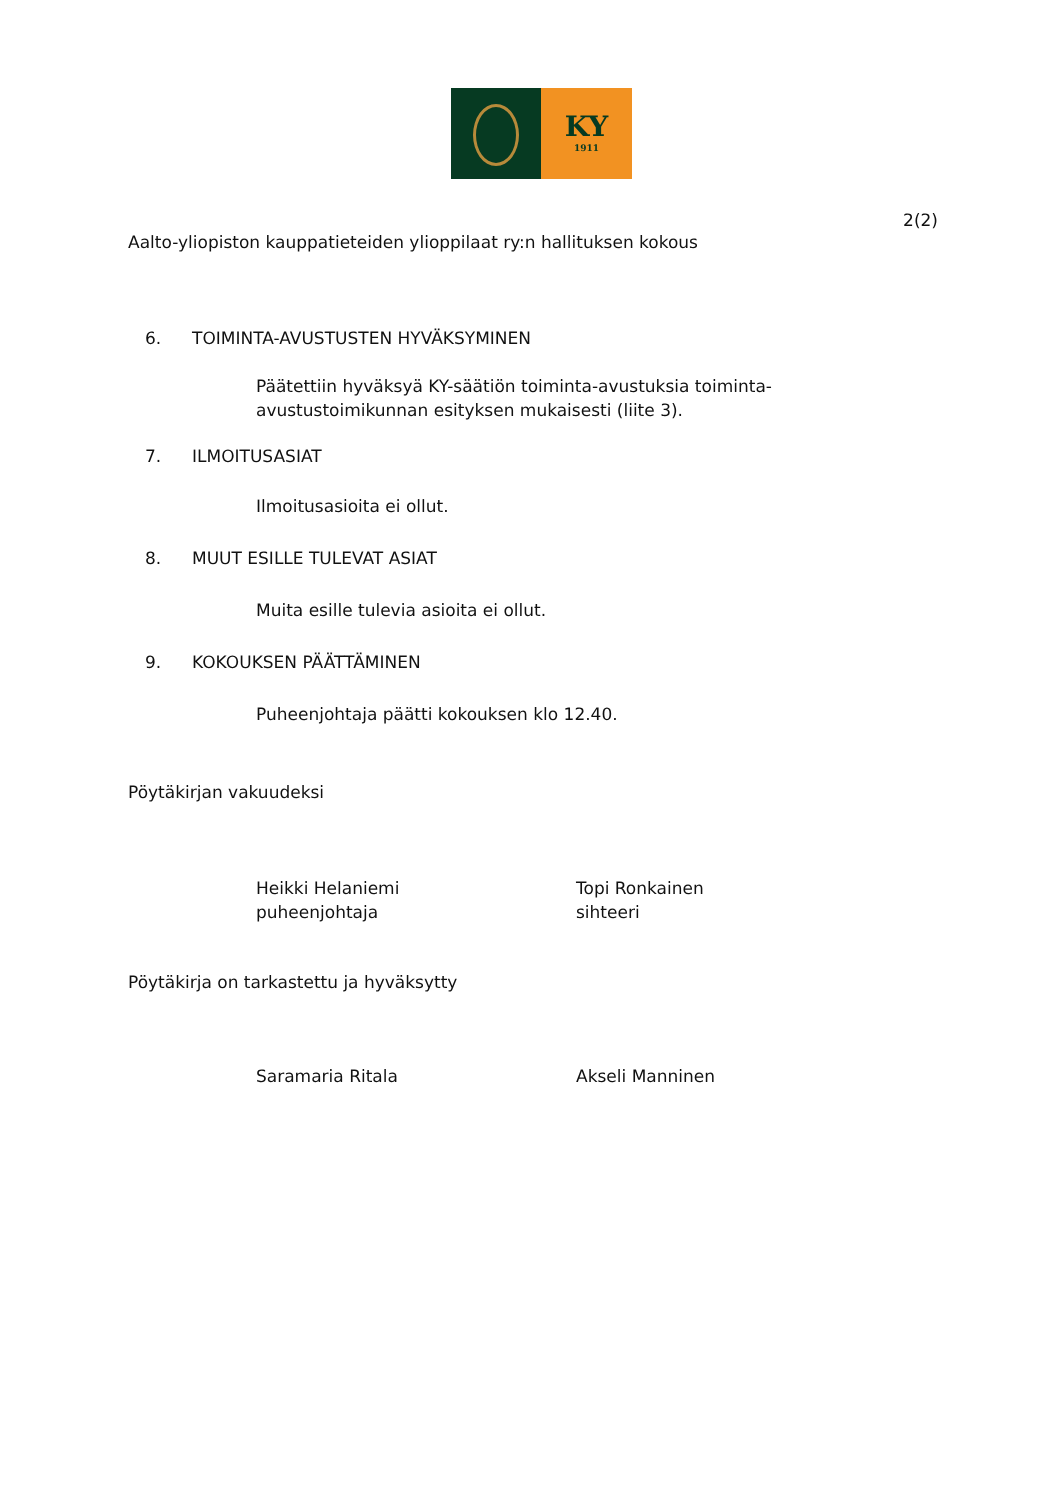KY
1911
2(2)
Aalto-yliopiston kauppatieteiden ylioppilaat ry:n hallituksen kokous
6. TOIMINTA-AVUSTUSTEN HYVÄKSYMINEN
Päätettiin hyväksyä KY-säätiön toiminta-avustuksia toiminta-avustustoimikunnan esityksen mukaisesti (liite 3).
7. ILMOITUSASIAT
Ilmoitusasioita ei ollut.
8. MUUT ESILLE TULEVAT ASIAT
Muita esille tulevia asioita ei ollut.
9. KOKOUKSEN PÄÄTTÄMINEN
Puheenjohtaja päätti kokouksen klo 12.40.
Pöytäkirjan vakuudeksi
Heikki Helaniemi
puheenjohtaja
Topi Ronkainen
sihteeri
Pöytäkirja on tarkastettu ja hyväksytty
Saramaria Ritala Akseli Manninen